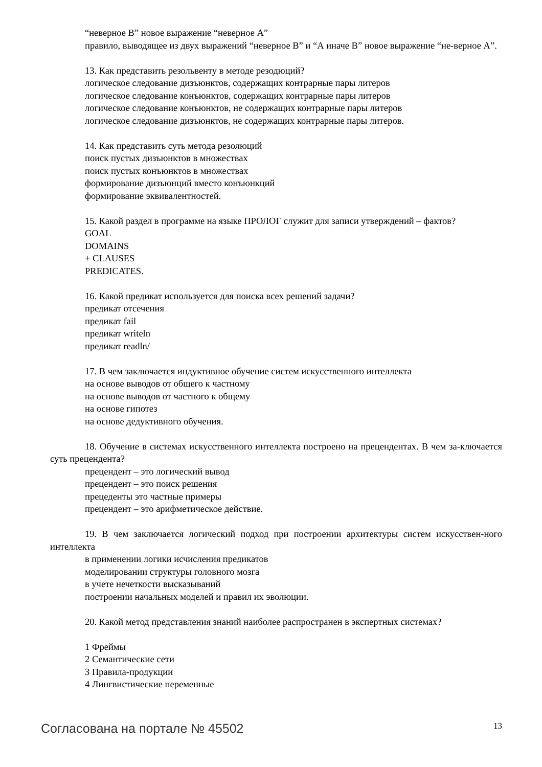“неверное В” новое выражение “неверное А”
правило, выводящее из двух выражений “неверное В” и “А иначе В” новое выражение “не-верное А”.
13. Как представить резольвенту в методе резодюций?
логическое следование дизъюнктов, содержащих контрарные пары литеров
логическое следование конъюнктов, содержащих контрарные пары литеров
логическое следование конъюнктов, не содержащих контрарные пары литеров
логическое следование дизъюнктов, не содержащих контрарные пары литеров.
14. Как представить суть метода резолюций
поиск пустых дизъюнктов в множествах
поиск пустых конъюнктов в множествах
формирование дизъюнций вместо конъюнкций
формирование эквивалентностей.
15. Какой раздел в программе на языке ПРОЛОГ служит для записи утверждений – фактов?
GOAL
DOMAINS
+ CLAUSES
PREDICATES.
16. Какой предикат используется для поиска всех решений задачи?
предикат отсечения
предикат fail
предикат writeln
предикат readln/
17. В чем заключается индуктивное обучение систем искусственного интеллекта
на основе выводов от общего к частному
на основе выводов от частного к общему
на основе гипотез
на основе дедуктивного обучения.
18. Обучение в системах искусственного интеллекта построено на прецендентах. В чем за-ключается суть прецендента?
прецендент – это логический вывод
прецендент – это поиск решения
прецеденты это частные примеры
прецендент – это арифметическое действие.
19. В чем заключается логический подход при построении архитектуры систем искусствен-ного интеллекта
в применении логики исчисления предикатов
моделировании структуры головного мозга
в учете нечеткости высказываний
построении начальных моделей и правил их эволюции.
20. Какой метод представления знаний наиболее распространен в экспертных системах?
1 Фреймы
2 Семантические сети
3 Правила-продукции
4 Лингвистические переменные
Согласована на портале № 45502 13